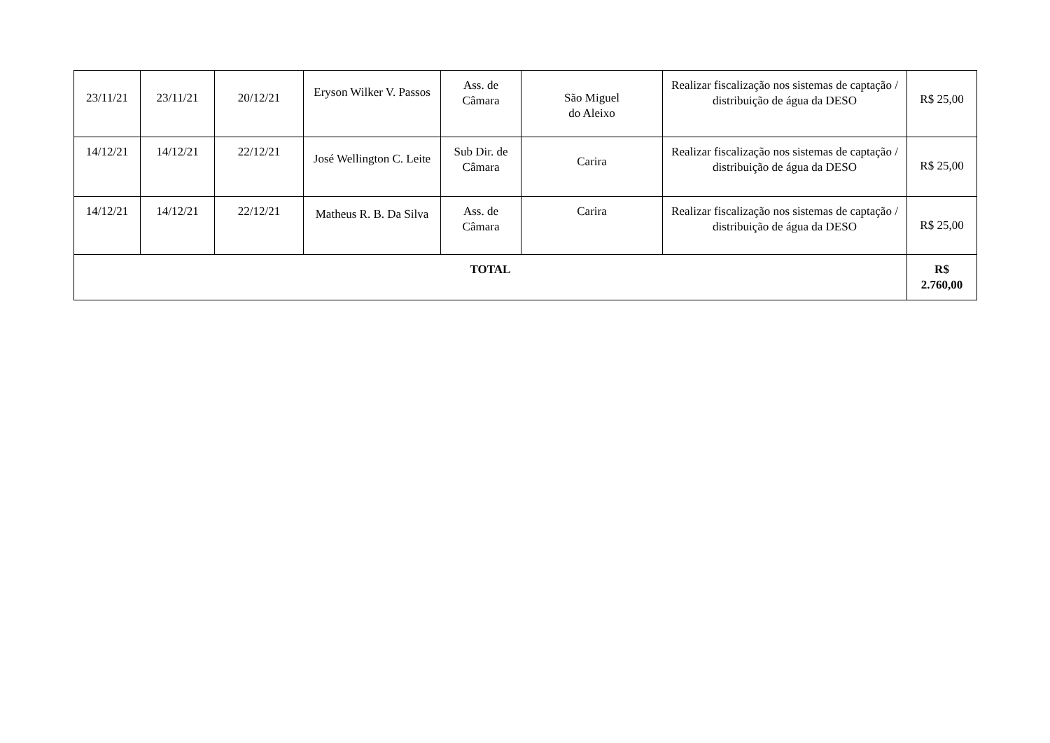| 23/11/21 | 23/11/21 | 20/12/21 | Eryson Wilker V. Passos | Ass. de Câmara | São Miguel do Aleixo | Realizar fiscalização nos sistemas de captação / distribuição de água da DESO | R$ 25,00 |
| 14/12/21 | 14/12/21 | 22/12/21 | José Wellington C. Leite | Sub Dir. de Câmara | Carira | Realizar fiscalização nos sistemas de captação / distribuição de água da DESO | R$ 25,00 |
| 14/12/21 | 14/12/21 | 22/12/21 | Matheus R. B. Da Silva | Ass. de Câmara | Carira | Realizar fiscalização nos sistemas de captação / distribuição de água da DESO | R$ 25,00 |
| TOTAL | | | | | | | R$ 2.760,00 |